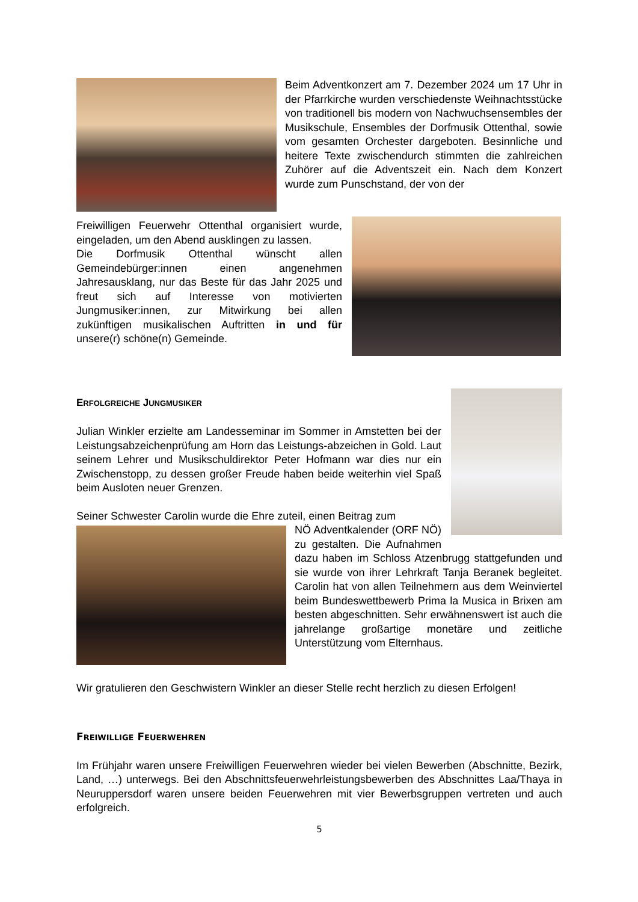Beim Adventkonzert am 7. Dezember 2024 um 17 Uhr in der Pfarrkirche wurden verschiedenste Weihnachtsstücke von traditionell bis modern von Nachwuchsensembles der Musikschule, Ensembles der Dorfmusik Ottenthal, sowie vom gesamten Orchester dargeboten. Besinnliche und heitere Texte zwischendurch stimmten die zahlreichen Zuhörer auf die Adventszeit ein. Nach dem Konzert wurde zum Punschstand, der von der
Freiwilligen Feuerwehr Ottenthal organisiert wurde, eingeladen, um den Abend ausklingen zu lassen.
Die Dorfmusik Ottenthal wünscht allen Gemeindebürger:innen einen angenehmen Jahresausklang, nur das Beste für das Jahr 2025 und freut sich auf Interesse von motivierten Jungmusiker:innen, zur Mitwirkung bei allen zukünftigen musikalischen Auftritten in und für unsere(r) schöne(n) Gemeinde.
ERFOLGREICHE JUNGMUSIKER
Julian Winkler erzielte am Landesseminar im Sommer in Amstetten bei der Leistungsabzeichenprüfung am Horn das Leistungs-abzeichen in Gold. Laut seinem Lehrer und Musikschuldirektor Peter Hofmann war dies nur ein Zwischenstopp, zu dessen großer Freude haben beide weiterhin viel Spaß beim Ausloten neuer Grenzen.
Seiner Schwester Carolin wurde die Ehre zuteil, einen Beitrag zum
NÖ Adventkalender (ORF NÖ) zu gestalten. Die Aufnahmen dazu haben im Schloss Atzenbrugg stattgefunden und sie wurde von ihrer Lehrkraft Tanja Beranek begleitet. Carolin hat von allen Teilnehmern aus dem Weinviertel beim Bundeswettbewerb Prima la Musica in Brixen am besten abgeschnitten. Sehr erwähnenswert ist auch die jahrelange großartige monetäre und zeitliche Unterstützung vom Elternhaus.
Wir gratulieren den Geschwistern Winkler an dieser Stelle recht herzlich zu diesen Erfolgen!
FREIWILLIGE FEUERWEHREN
Im Frühjahr waren unsere Freiwilligen Feuerwehren wieder bei vielen Bewerben (Abschnitte, Bezirk, Land, …) unterwegs. Bei den Abschnittsfeuerwehrleistungsbewerben des Abschnittes Laa/Thaya in Neuruppersdorf waren unsere beiden Feuerwehren mit vier Bewerbsgruppen vertreten und auch erfolgreich.
5